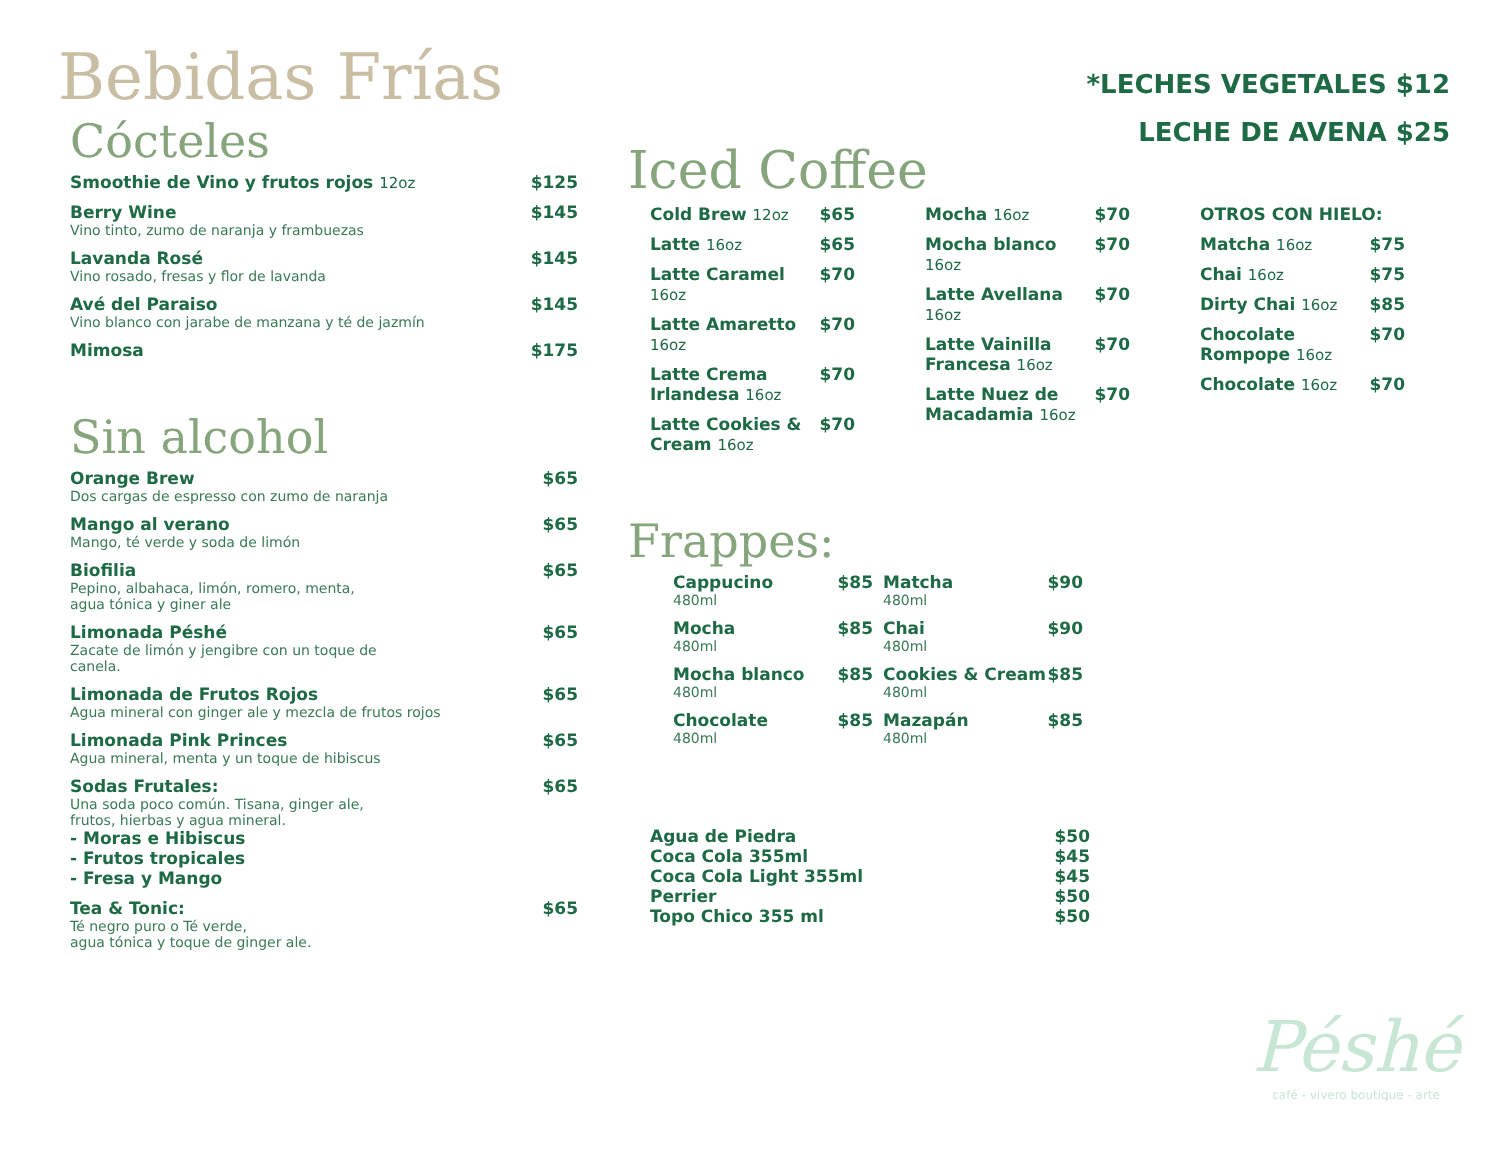Bebidas Frías
Cócteles
Smoothie de Vino y frutos rojos 12oz
$125
Berry Wine
Vino tinto, zumo de naranja y frambuezas
$145
Lavanda Rosé
Vino rosado, fresas y flor de lavanda
$145
Avé del Paraiso
Vino blanco con jarabe de manzana y té de jazmín
$145
Mimosa $175
Sin alcohol
Orange Brew
Dos cargas de espresso con zumo de naranja
$65
Mango al verano
Mango, té verde y soda de limón
$65
Biofilia
Pepino, albahaca, limón, romero, menta,
agua tónica y giner ale
$65
Limonada Péshé
Zacate de limón y jengibre con un toque de
canela.
$65
Limonada de Frutos Rojos
Agua mineral con ginger ale y mezcla de frutos rojos
$65
Limonada Pink Princes
Agua mineral, menta y un toque de hibiscus
$65
Sodas Frutales:
Una soda poco común. Tisana, ginger ale,
frutos, hierbas y agua mineral.
- Moras e Hibiscus
- Frutos tropicales
- Fresa y Mango
$65
Tea & Tonic:
Té negro puro o Té verde,
agua tónica y toque de ginger ale.
$65
*LECHES VEGETALES $12
LECHE DE AVENA $25
Iced Coffee
Cold Brew 12oz $65
Latte 16oz $65
Latte Caramel 16oz $70
Latte Amaretto 16oz $70
Latte Crema Irlandesa 16oz $70
Latte Cookies & Cream 16oz $70
Mocha 16oz $70
Mocha blanco 16oz $70
Latte Avellana 16oz $70
Latte Vainilla Francesa 16oz $70
Latte Nuez de Macadamia 16oz $70
OTROS CON HIELO:
Matcha 16oz $75
Chai 16oz $75
Dirty Chai 16oz $85
Chocolate Rompope 16oz $70
Chocolate 16oz $70
Frappes:
Cappucino
480ml
$85
Mocha
480ml
$85
Mocha blanco
480ml
$85
Chocolate
480ml
$85
Matcha
480ml
$90
Chai
480ml
$90
Cookies & Cream
480ml
$85
Mazapán
480ml
$85
Agua de Piedra $50
Coca Cola 355ml $45
Coca Cola Light 355ml $45
Perrier $50
Topo Chico 355 ml $50
Péshé
café - vivero boutique - arte